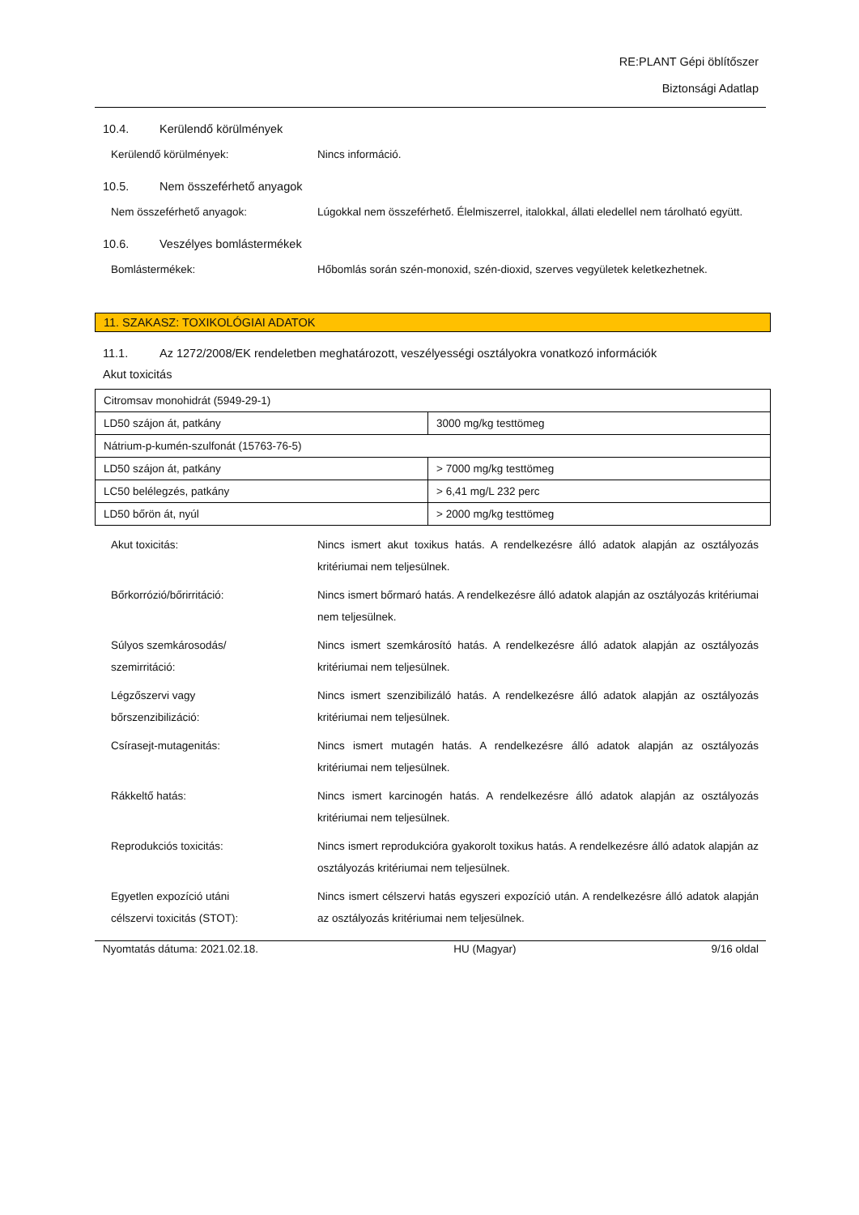RE:PLANT Gépi öblítőszer
Biztonsági Adatlap
10.4. Kerülendő körülmények
Kerülendő körülmények: Nincs információ.
10.5. Nem összeférhető anyagok
Nem összeférhető anyagok: Lúgokkal nem összeférhető. Élelmiszerrel, italokkal, állati eledellel nem tárolható együtt.
10.6. Veszélyes bomlástermékek
Bomlástermékek: Hőbomlás során szén-monoxid, szén-dioxid, szerves vegyületek keletkezhetnek.
11. SZAKASZ: TOXIKOLÓGIAI ADATOK
11.1. Az 1272/2008/EK rendeletben meghatározott, veszélyességi osztályokra vonatkozó információk
Akut toxicitás
| Citromsav monohidrát (5949-29-1) | |
| LD50 szájon át, patkány | 3000 mg/kg testtömeg |
| Nátrium-p-kumén-szulfonát (15763-76-5) | |
| LD50 szájon át, patkány | > 7000 mg/kg testtömeg |
| LC50 belélegzés, patkány | > 6,41 mg/L 232 perc |
| LD50 bőrön át, nyúl | > 2000 mg/kg testtömeg |
Akut toxicitás: Nincs ismert akut toxikus hatás. A rendelkezésre álló adatok alapján az osztályozás kritériumai nem teljesülnek.
Bőrkorrózió/bőrirritáció: Nincs ismert bőrmaró hatás. A rendelkezésre álló adatok alapján az osztályozás kritériumai nem teljesülnek.
Súlyos szemkárosodás/
szemirritáció:
Nincs ismert szemkárosító hatás. A rendelkezésre álló adatok alapján az osztályozás kritériumai nem teljesülnek.
Légzőszervi vagy
bőrszenzibilizáció:
Nincs ismert szenzibilizáló hatás. A rendelkezésre álló adatok alapján az osztályozás kritériumai nem teljesülnek.
Csírasejt-mutagenitás: Nincs ismert mutagén hatás. A rendelkezésre álló adatok alapján az osztályozás kritériumai nem teljesülnek.
Rákkeltő hatás: Nincs ismert karcinogén hatás. A rendelkezésre álló adatok alapján az osztályozás kritériumai nem teljesülnek.
Reprodukciós toxicitás: Nincs ismert reprodukcióra gyakorolt toxikus hatás. A rendelkezésre álló adatok alapján az osztályozás kritériumai nem teljesülnek.
Egyetlen expozíció utáni
célszervi toxicitás (STOT):
Nincs ismert célszervi hatás egyszeri expozíció után. A rendelkezésre álló adatok alapján az osztályozás kritériumai nem teljesülnek.
Nyomtatás dátuma: 2021.02.18. HU (Magyar) 9/16 oldal